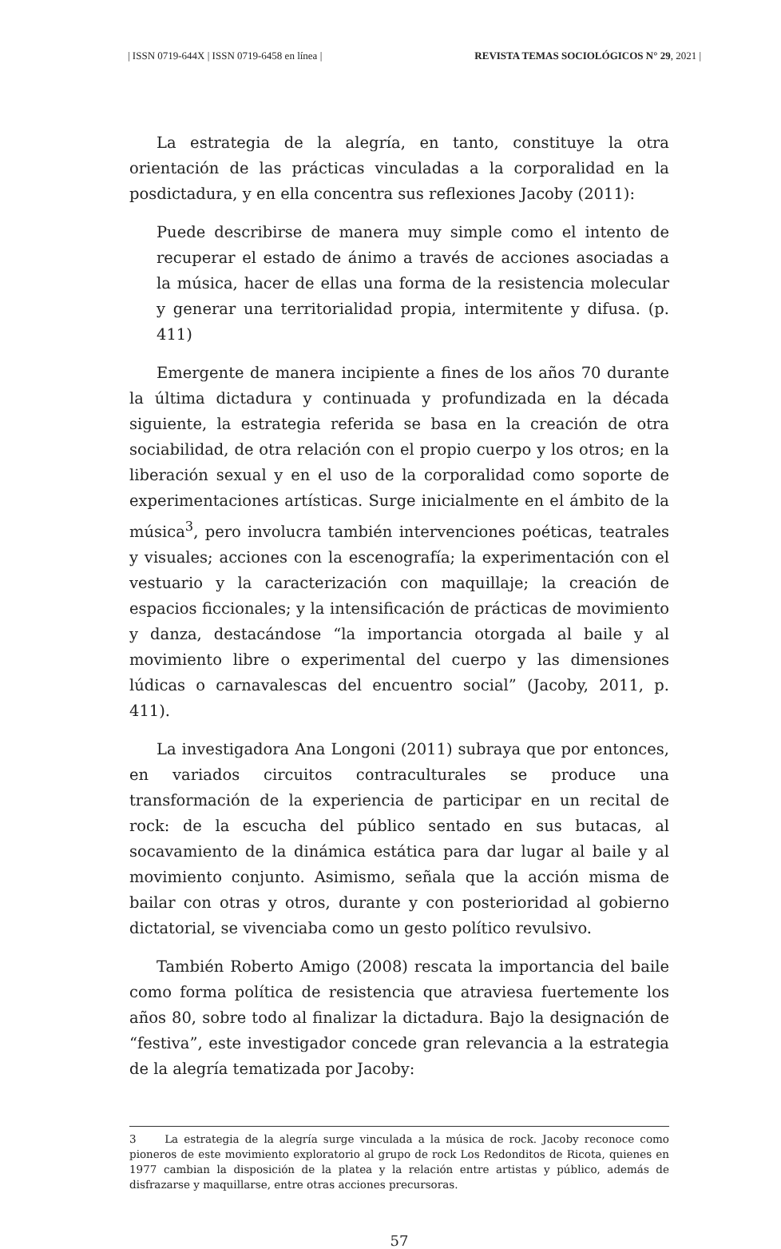| ISSN 0719-644X | ISSN 0719-6458 en línea | REVISTA TEMAS SOCIOLÓGICOS N° 29, 2021 |
La estrategia de la alegría, en tanto, constituye la otra orientación de las prácticas vinculadas a la corporalidad en la posdictadura, y en ella concentra sus reflexiones Jacoby (2011):
Puede describirse de manera muy simple como el intento de recuperar el estado de ánimo a través de acciones asociadas a la música, hacer de ellas una forma de la resistencia molecular y generar una territorialidad propia, intermitente y difusa. (p. 411)
Emergente de manera incipiente a fines de los años 70 durante la última dictadura y continuada y profundizada en la década siguiente, la estrategia referida se basa en la creación de otra sociabilidad, de otra relación con el propio cuerpo y los otros; en la liberación sexual y en el uso de la corporalidad como soporte de experimentaciones artísticas. Surge inicialmente en el ámbito de la música<sup>3</sup>, pero involucra también intervenciones poéticas, teatrales y visuales; acciones con la escenografía; la experimentación con el vestuario y la caracterización con maquillaje; la creación de espacios ficcionales; y la intensificación de prácticas de movimiento y danza, destacándose “la importancia otorgada al baile y al movimiento libre o experimental del cuerpo y las dimensiones lúdicas o carnavalescas del encuentro social” (Jacoby, 2011, p. 411).
La investigadora Ana Longoni (2011) subraya que por entonces, en variados circuitos contraculturales se produce una transformación de la experiencia de participar en un recital de rock: de la escucha del público sentado en sus butacas, al socavamiento de la dinámica estática para dar lugar al baile y al movimiento conjunto. Asimismo, señala que la acción misma de bailar con otras y otros, durante y con posterioridad al gobierno dictatorial, se vivenciaba como un gesto político revulsivo.
También Roberto Amigo (2008) rescata la importancia del baile como forma política de resistencia que atraviesa fuertemente los años 80, sobre todo al finalizar la dictadura. Bajo la designación de “festiva”, este investigador concede gran relevancia a la estrategia de la alegría tematizada por Jacoby:
3 La estrategia de la alegría surge vinculada a la música de rock. Jacoby reconoce como pioneros de este movimiento exploratorio al grupo de rock Los Redonditos de Ricota, quienes en 1977 cambian la disposición de la platea y la relación entre artistas y público, además de disfrazarse y maquillarse, entre otras acciones precursoras.
57